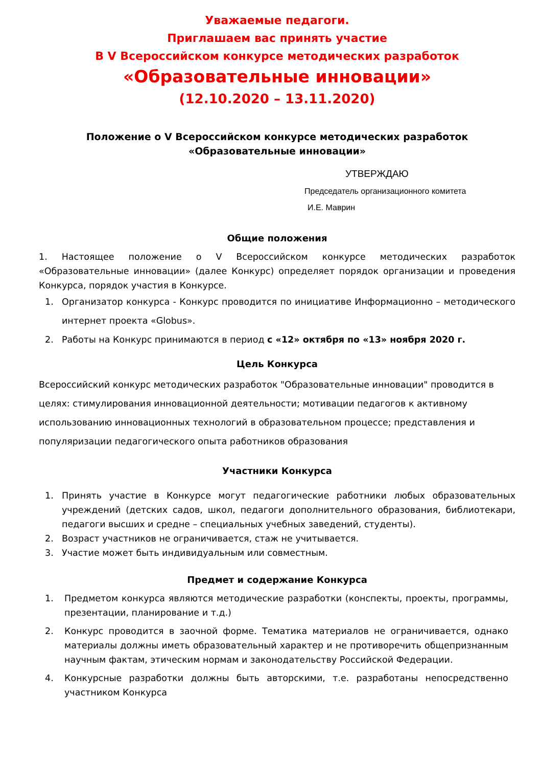Уважаемые педагоги.
Приглашаем вас принять участие
В V Всероссийском конкурсе методических разработок
«Образовательные инновации»
(12.10.2020 – 13.11.2020)
Положение о V Всероссийском конкурсе методических разработок
«Образовательные инновации»
УТВЕРЖДАЮ
Председатель организационного комитета
И.Е. Маврин
Общие положения
1. Настоящее положение о V Всероссийском конкурсе методических разработок «Образовательные инновации» (далее Конкурс) определяет порядок организации и проведения Конкурса, порядок участия в Конкурсе.
1. Организатор конкурса - Конкурс проводится по инициативе Информационно – методического интернет проекта «Globus».
2. Работы на Конкурс принимаются в период с «12» октября по «13» ноября 2020 г.
Цель Конкурса
Всероссийский конкурс методических разработок "Образовательные инновации" проводится в целях: стимулирования инновационной деятельности; мотивации педагогов к активному использованию инновационных технологий в образовательном процессе; представления и популяризации педагогического опыта работников образования
Участники Конкурса
1. Принять участие в Конкурсе могут педагогические работники любых образовательных учреждений (детских садов, школ, педагоги дополнительного образования, библиотекари, педагоги высших и средне – специальных учебных заведений, студенты).
2. Возраст участников не ограничивается, стаж не учитывается.
3. Участие может быть индивидуальным или совместным.
Предмет и содержание Конкурса
1. Предметом конкурса являются методические разработки (конспекты, проекты, программы, презентации, планирование и т.д.)
2. Конкурс проводится в заочной форме. Тематика материалов не ограничивается, однако материалы должны иметь образовательный характер и не противоречить общепризнанным научным фактам, этическим нормам и законодательству Российской Федерации.
4. Конкурсные разработки должны быть авторскими, т.е. разработаны непосредственно участником Конкурса